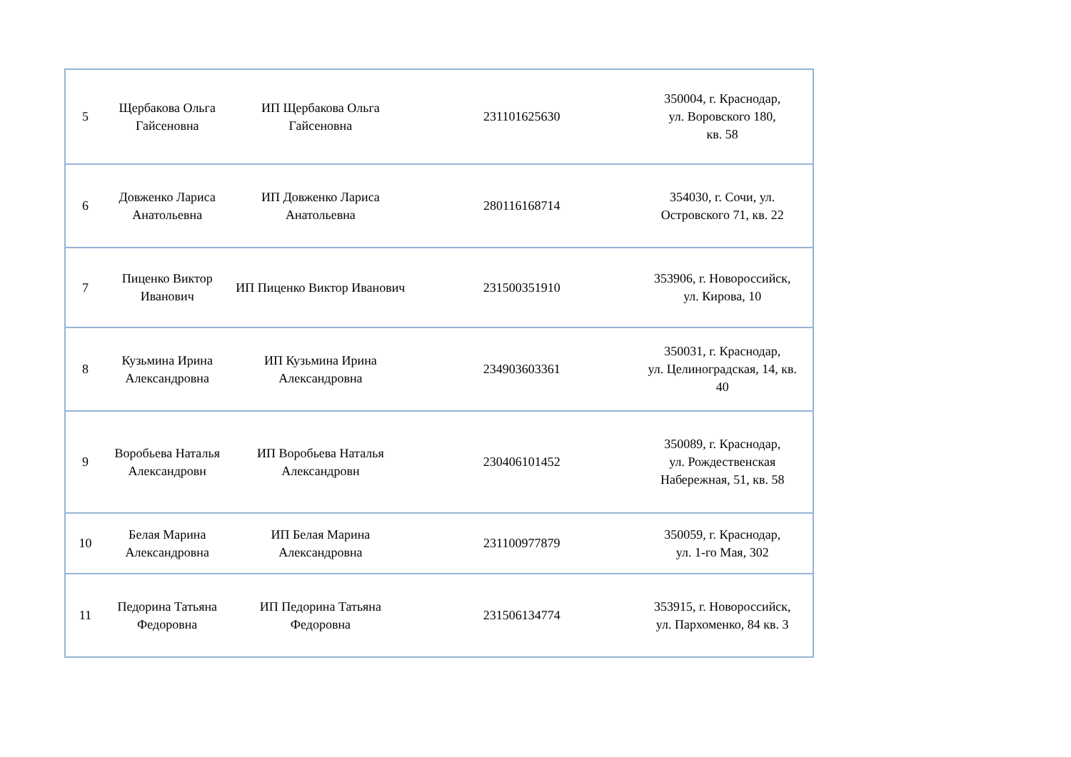| 5 | Щербакова Ольга Гайсеновна | ИП Щербакова Ольга Гайсеновна | 231101625630 | 350004, г. Краснодар, ул. Воровского 180, кв. 58 |
| 6 | Довженко Лариса Анатольевна | ИП Довженко Лариса Анатольевна | 280116168714 | 354030, г. Сочи, ул. Островского 71, кв. 22 |
| 7 | Пиценко Виктор Иванович | ИП Пиценко Виктор Иванович | 231500351910 | 353906, г. Новороссийск, ул. Кирова, 10 |
| 8 | Кузьмина Ирина Александровна | ИП Кузьмина Ирина Александровна | 234903603361 | 350031, г. Краснодар, ул. Целиноградская, 14, кв. 40 |
| 9 | Воробьева Наталья Александровн | ИП Воробьева Наталья Александровн | 230406101452 | 350089, г. Краснодар, ул. Рождественская Набережная, 51, кв. 58 |
| 10 | Белая Марина Александровна | ИП Белая Марина Александровна | 231100977879 | 350059, г. Краснодар, ул. 1-го Мая, 302 |
| 11 | Педорина Татьяна Федоровна | ИП Педорина Татьяна Федоровна | 231506134774 | 353915, г. Новороссийск, ул. Пархоменко, 84 кв. 3 |